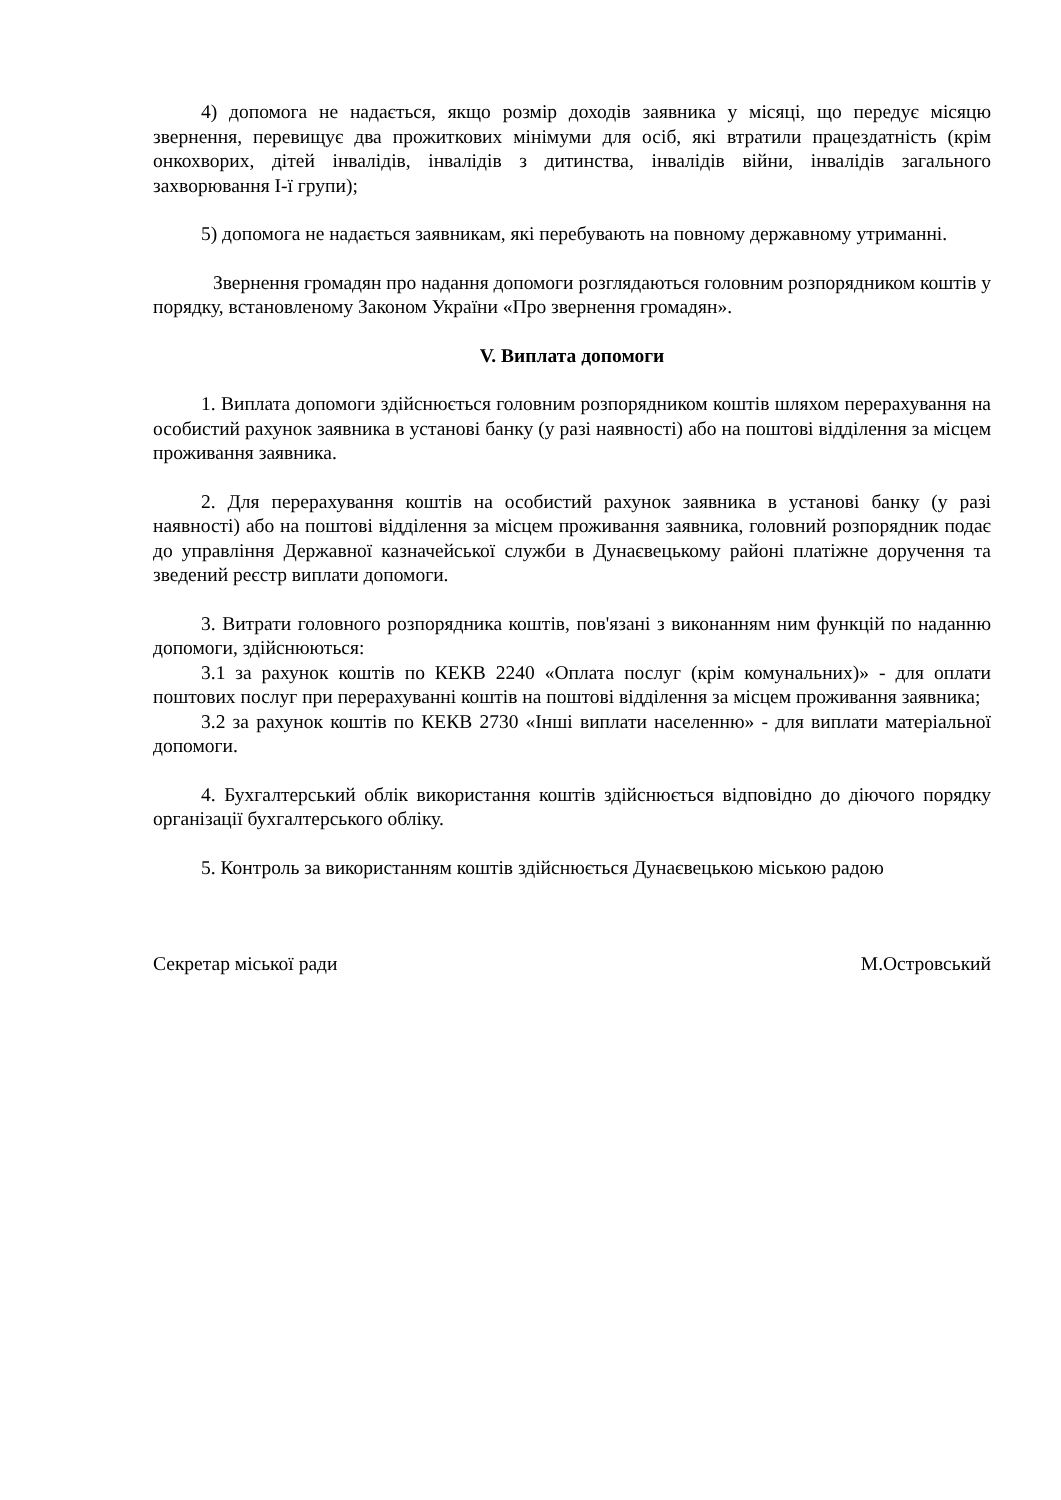4) допомога не надається, якщо розмір доходів заявника у місяці, що передує місяцю звернення, перевищує два прожиткових мінімуми для осіб, які втратили працездатність (крім онкохворих, дітей інвалідів, інвалідів з дитинства, інвалідів війни, інвалідів загального захворювання І-ї групи);
5) допомога не надається заявникам, які перебувають на повному державному утриманні.
Звернення громадян про надання допомоги розглядаються головним розпорядником коштів у порядку, встановленому Законом України «Про звернення громадян».
V. Виплата допомоги
1. Виплата допомоги здійснюється головним розпорядником коштів шляхом перерахування на особистий рахунок заявника в установі банку (у разі наявності) або на поштові відділення за місцем проживання заявника.
2. Для перерахування коштів на особистий рахунок заявника в установі банку (у разі наявності) або на поштові відділення за місцем проживання заявника, головний розпорядник подає до управління Державної казначейської служби в Дунаєвецькому районі платіжне доручення та зведений реєстр виплати допомоги.
3. Витрати головного розпорядника коштів, пов'язані з виконанням ним функцій по наданню допомоги, здійснюються:
3.1 за рахунок коштів по КЕКВ 2240 «Оплата послуг (крім комунальних)» - для оплати поштових послуг при перерахуванні коштів на поштові відділення за місцем проживання заявника;
3.2 за рахунок коштів по КЕКВ 2730 «Інші виплати населенню» - для виплати матеріальної допомоги.
4. Бухгалтерський облік використання коштів здійснюється відповідно до діючого порядку організації бухгалтерського обліку.
5. Контроль за використанням коштів здійснюється Дунаєвецькою міською радою
Секретар міської ради М.Островський